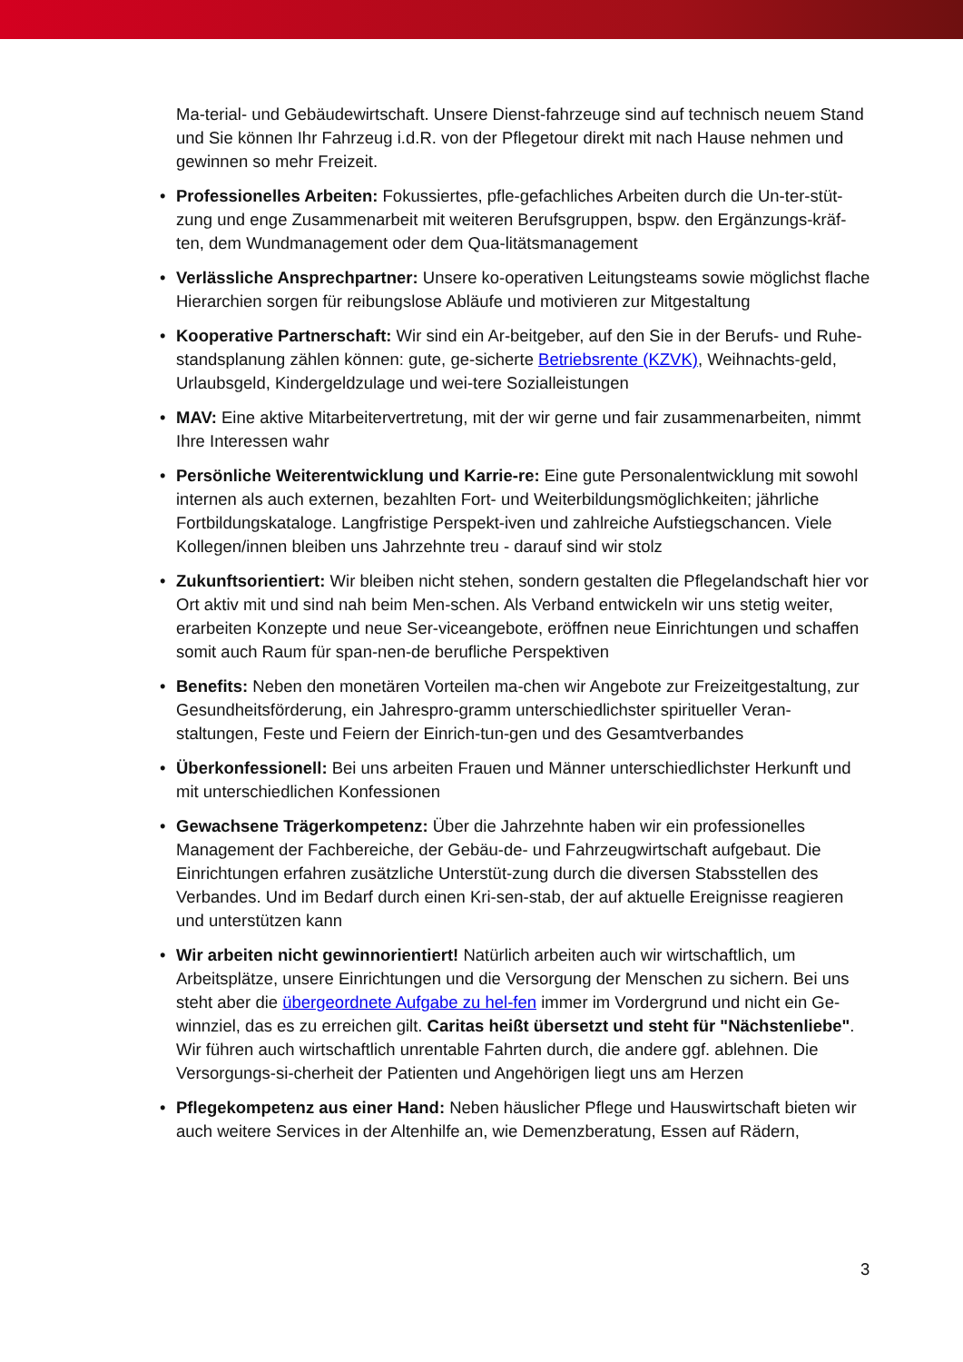Ma-terial- und Gebäudewirtschaft. Unsere Dienst-fahrzeuge sind auf technisch neuem Stand und Sie können Ihr Fahrzeug i.d.R. von der Pflegetour direkt mit nach Hause nehmen und gewinnen so mehr Freizeit.
• Professionelles Arbeiten: Fokussiertes, pfle-gefachliches Arbeiten durch die Un-ter-stüt-zung und enge Zusammenarbeit mit weiteren Berufsgruppen, bspw. den Ergänzungs-kräf-ten, dem Wundmanagement oder dem Qua-litätsmanagement
• Verlässliche Ansprechpartner: Unsere ko-operativen Leitungsteams sowie möglichst flache Hierarchien sorgen für reibungslose Abläufe und motivieren zur Mitgestaltung
• Kooperative Partnerschaft: Wir sind ein Ar-beitgeber, auf den Sie in der Berufs- und Ruhe-standsplanung zählen können: gute, ge-sicherte Betriebsrente (KZVK), Weihnachts-geld, Urlaubsgeld, Kindergeldzulage und wei-tere Sozialleistungen
• MAV: Eine aktive Mitarbeitervertretung, mit der wir gerne und fair zusammenarbeiten, nimmt Ihre Interessen wahr
• Persönliche Weiterentwicklung und Karrie-re: Eine gute Personalentwicklung mit sowohl internen als auch externen, bezahlten Fort- und Weiterbildungsmöglichkeiten; jährliche Fortbildungskataloge. Langfristige Perspekt-iven und zahlreiche Aufstiegschancen. Viele Kollegen/innen bleiben uns Jahrzehnte treu - darauf sind wir stolz
• Zukunftsorientiert: Wir bleiben nicht stehen, sondern gestalten die Pflegelandschaft hier vor Ort aktiv mit und sind nah beim Men-schen. Als Verband entwickeln wir uns stetig weiter, erarbeiten Konzepte und neue Ser-viceangebote, eröffnen neue Einrichtungen und schaffen somit auch Raum für span-nen-de berufliche Perspektiven
• Benefits: Neben den monetären Vorteilen ma-chen wir Angebote zur Freizeitgestaltung, zur Gesundheitsförderung, ein Jahrespro-gramm unterschiedlichster spiritueller Veran-staltungen, Feste und Feiern der Einrich-tun-gen und des Gesamtverbandes
• Überkonfessionell: Bei uns arbeiten Frauen und Männer unterschiedlichster Herkunft und mit unterschiedlichen Konfessionen
• Gewachsene Trägerkompetenz: Über die Jahrzehnte haben wir ein professionelles Management der Fachbereiche, der Gebäu-de- und Fahrzeugwirtschaft aufgebaut. Die Einrichtungen erfahren zusätzliche Unterstüt-zung durch die diversen Stabsstellen des Verbandes. Und im Bedarf durch einen Kri-sen-stab, der auf aktuelle Ereignisse reagieren und unterstützen kann
• Wir arbeiten nicht gewinnorientiert! Natürlich arbeiten auch wir wirtschaftlich, um Arbeitsplätze, unsere Einrichtungen und die Versorgung der Menschen zu sichern. Bei uns steht aber die übergeordnete Aufgabe zu hel-fen immer im Vordergrund und nicht ein Ge-winnziel, das es zu erreichen gilt. Caritas heißt übersetzt und steht für "Nächstenliebe". Wir führen auch wirtschaftlich unrentable Fahrten durch, die andere ggf. ablehnen. Die Versorgungs-si-cherheit der Patienten und Angehörigen liegt uns am Herzen
• Pflegekompetenz aus einer Hand: Neben häuslicher Pflege und Hauswirtschaft bieten wir auch weitere Services in der Altenhilfe an, wie Demenzberatung, Essen auf Rädern,
3